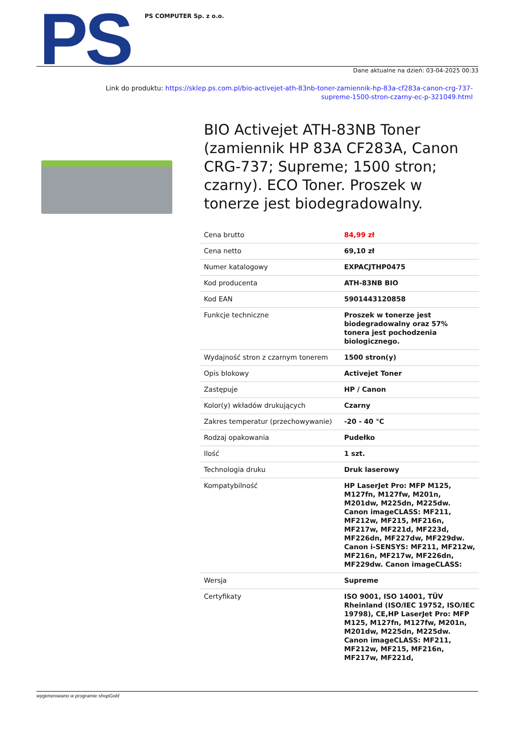PS PS COMPUTER Sp. z o.o.
Dane aktualne na dzień: 03-04-2025 00:33
Link do produktu: https://sklep.ps.com.pl/bio-activejet-ath-83nb-toner-zamiennik-hp-83a-cf283a-canon-crg-737-supreme-1500-stron-czarny-ec-p-321049.html
BIO Activejet ATH-83NB Toner (zamiennik HP 83A CF283A, Canon CRG-737; Supreme; 1500 stron; czarny). ECO Toner. Proszek w tonerze jest biodegradowalny.
| Cena brutto | 84,99 zł |
| Cena netto | 69,10 zł |
| Numer katalogowy | EXPACJTHP0475 |
| Kod producenta | ATH-83NB BIO |
| Kod EAN | 5901443120858 |
| Funkcje techniczne | Proszek w tonerze jest biodegradowalny oraz 57% tonera jest pochodzenia biologicznego. |
| Wydajność stron z czarnym tonerem | 1500 stron(y) |
| Opis blokowy | Activejet Toner |
| Zastępuje | HP / Canon |
| Kolor(y) wkładów drukujących | Czarny |
| Zakres temperatur (przechowywanie) | -20 - 40 °C |
| Rodzaj opakowania | Pudełko |
| Ilość | 1 szt. |
| Technologia druku | Druk laserowy |
| Kompatybilność | HP LaserJet Pro: MFP M125, M127fn, M127fw, M201n, M201dw, M225dn, M225dw. Canon imageCLASS: MF211, MF212w, MF215, MF216n, MF217w, MF221d, MF223d, MF226dn, MF227dw, MF229dw. Canon i-SENSYS: MF211, MF212w, MF216n, MF217w, MF226dn, MF229dw. Canon imageCLASS: |
| Wersja | Supreme |
| Certyfikaty | ISO 9001, ISO 14001, TÜV Rheinland (ISO/IEC 19752, ISO/IEC 19798), CE,HP LaserJet Pro: MFP M125, M127fn, M127fw, M201n, M201dw, M225dn, M225dw. Canon imageCLASS: MF211, MF212w, MF215, MF216n, MF217w, MF221d, |
wygenerowano w programie shopGold